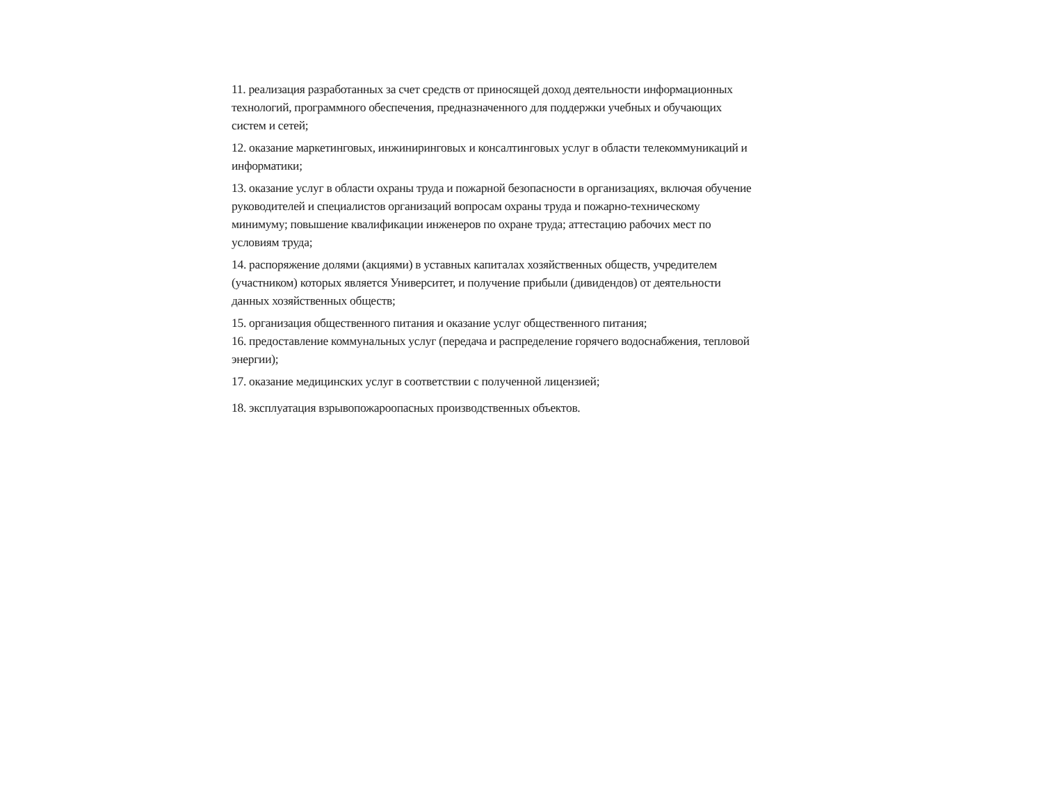11. реализация разработанных за счет средств от приносящей доход деятельности информационных технологий, программного обеспечения, предназначенного для поддержки учебных и обучающих систем и сетей;
12. оказание маркетинговых, инжиниринговых и консалтинговых услуг в области телекоммуникаций и информатики;
13. оказание услуг в области охраны труда и пожарной безопасности в организациях, включая обучение руководителей и специалистов организаций вопросам охраны труда и пожарно-техническому минимуму; повышение квалификации инженеров по охране труда; аттестацию рабочих мест по условиям труда;
14. распоряжение долями (акциями) в уставных капиталах хозяйственных обществ, учредителем (участником) которых является Университет, и получение прибыли (дивидендов) от деятельности данных хозяйственных обществ;
15. организация общественного питания и оказание услуг общественного питания;
16. предоставление коммунальных услуг (передача и распределение горячего водоснабжения, тепловой энергии);
17. оказание медицинских услуг в соответствии с полученной лицензией;
18. эксплуатация взрывопожароопасных производственных объектов.